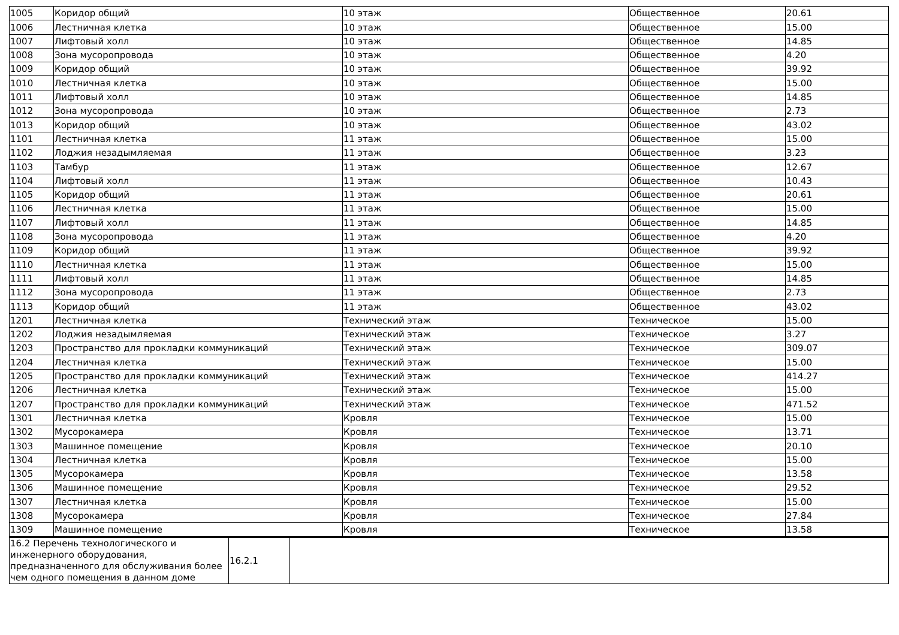| 1005 | Коридор общий | 10 этаж | Общественное | 20.61 |
| 1006 | Лестничная клетка | 10 этаж | Общественное | 15.00 |
| 1007 | Лифтовый холл | 10 этаж | Общественное | 14.85 |
| 1008 | Зона мусоропровода | 10 этаж | Общественное | 4.20 |
| 1009 | Коридор общий | 10 этаж | Общественное | 39.92 |
| 1010 | Лестничная клетка | 10 этаж | Общественное | 15.00 |
| 1011 | Лифтовый холл | 10 этаж | Общественное | 14.85 |
| 1012 | Зона мусоропровода | 10 этаж | Общественное | 2.73 |
| 1013 | Коридор общий | 10 этаж | Общественное | 43.02 |
| 1101 | Лестничная клетка | 11 этаж | Общественное | 15.00 |
| 1102 | Лоджия незадымляемая | 11 этаж | Общественное | 3.23 |
| 1103 | Тамбур | 11 этаж | Общественное | 12.67 |
| 1104 | Лифтовый холл | 11 этаж | Общественное | 10.43 |
| 1105 | Коридор общий | 11 этаж | Общественное | 20.61 |
| 1106 | Лестничная клетка | 11 этаж | Общественное | 15.00 |
| 1107 | Лифтовый холл | 11 этаж | Общественное | 14.85 |
| 1108 | Зона мусоропровода | 11 этаж | Общественное | 4.20 |
| 1109 | Коридор общий | 11 этаж | Общественное | 39.92 |
| 1110 | Лестничная клетка | 11 этаж | Общественное | 15.00 |
| 1111 | Лифтовый холл | 11 этаж | Общественное | 14.85 |
| 1112 | Зона мусоропровода | 11 этаж | Общественное | 2.73 |
| 1113 | Коридор общий | 11 этаж | Общественное | 43.02 |
| 1201 | Лестничная клетка | Технический этаж | Техническое | 15.00 |
| 1202 | Лоджия незадымляемая | Технический этаж | Техническое | 3.27 |
| 1203 | Пространство для прокладки коммуникаций | Технический этаж | Техническое | 309.07 |
| 1204 | Лестничная клетка | Технический этаж | Техническое | 15.00 |
| 1205 | Пространство для прокладки коммуникаций | Технический этаж | Техническое | 414.27 |
| 1206 | Лестничная клетка | Технический этаж | Техническое | 15.00 |
| 1207 | Пространство для прокладки коммуникаций | Технический этаж | Техническое | 471.52 |
| 1301 | Лестничная клетка | Кровля | Техническое | 15.00 |
| 1302 | Мусорокамера | Кровля | Техническое | 13.71 |
| 1303 | Машинное помещение | Кровля | Техническое | 20.10 |
| 1304 | Лестничная клетка | Кровля | Техническое | 15.00 |
| 1305 | Мусорокамера | Кровля | Техническое | 13.58 |
| 1306 | Машинное помещение | Кровля | Техническое | 29.52 |
| 1307 | Лестничная клетка | Кровля | Техническое | 15.00 |
| 1308 | Мусорокамера | Кровля | Техническое | 27.84 |
| 1309 | Машинное помещение | Кровля | Техническое | 13.58 |
| 16.2 Перечень технологического и инженерного оборудования, предназначенного для обслуживания более чем одного помещения в данном доме | 16.2.1 | |